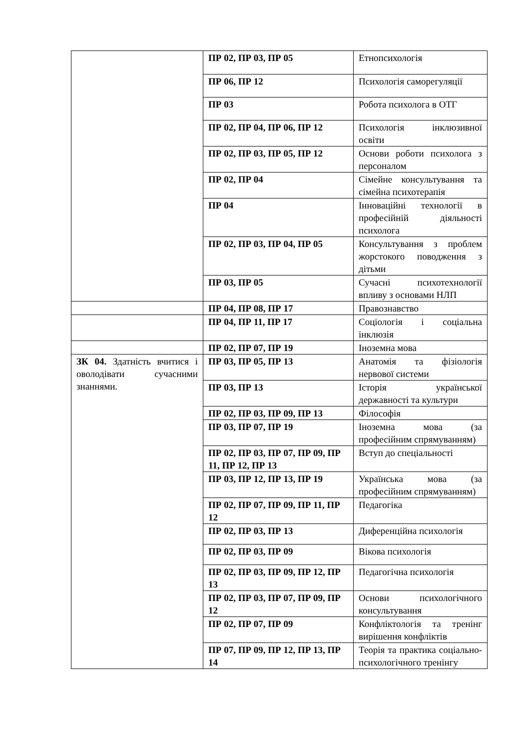| | ПР 02, ПР 03, ПР 05 | Етнопсихологія |
| | ПР 06, ПР 12 | Психологія саморегуляції |
| | ПР 03 | Робота психолога в ОТГ |
| | ПР 02, ПР 04, ПР 06, ПР 12 | Психологія інклюзивної освіти |
| | ПР 02, ПР 03, ПР 05, ПР 12 | Основи роботи психолога з персоналом |
| | ПР 02, ПР 04 | Сімейне консультування та сімейна психотерапія |
| | ПР 04 | Інноваційні технології в професійній діяльності психолога |
| | ПР 02, ПР 03, ПР 04, ПР 05 | Консультування з проблем жорстокого поводження з дітьми |
| | ПР 03, ПР 05 | Сучасні психотехнології впливу з основами НЛП |
| | ПР 04, ПР 08, ПР 17 | Правознавство |
| | ПР 04, ПР 11, ПР 17 | Соціологія і соціальна інклюзія |
| | ПР 02, ПР 07, ПР 19 | Іноземна мова |
| ЗК 04. Здатність вчитися і оволодівати сучасними знаннями. | ПР 03, ПР 05, ПР 13 | Анатомія та фізіологія нервової системи |
| | ПР 03, ПР 13 | Історія української державності та культури |
| | ПР 02, ПР 03, ПР 09, ПР 13 | Філософія |
| | ПР 03, ПР 07, ПР 19 | Іноземна мова (за професійним спрямуванням) |
| | ПР 02, ПР 03, ПР 07, ПР 09, ПР 11, ПР 12, ПР 13 | Вступ до спеціальності |
| | ПР 03, ПР 12, ПР 13, ПР 19 | Українська мова (за професійним спрямуванням) |
| | ПР 02, ПР 07, ПР 09, ПР 11, ПР 12 | Педагогіка |
| | ПР 02, ПР 03, ПР 13 | Диференційна психологія |
| | ПР 02, ПР 03, ПР 09 | Вікова психологія |
| | ПР 02, ПР 03, ПР 09, ПР 12, ПР 13 | Педагогічна психологія |
| | ПР 02, ПР 03, ПР 07, ПР 09, ПР 12 | Основи психологічного консультування |
| | ПР 02, ПР 07, ПР 09 | Конфліктологія та тренінг вирішення конфліктів |
| | ПР 07, ПР 09, ПР 12, ПР 13, ПР 14 | Теорія та практика соціально-психологічного тренінгу |